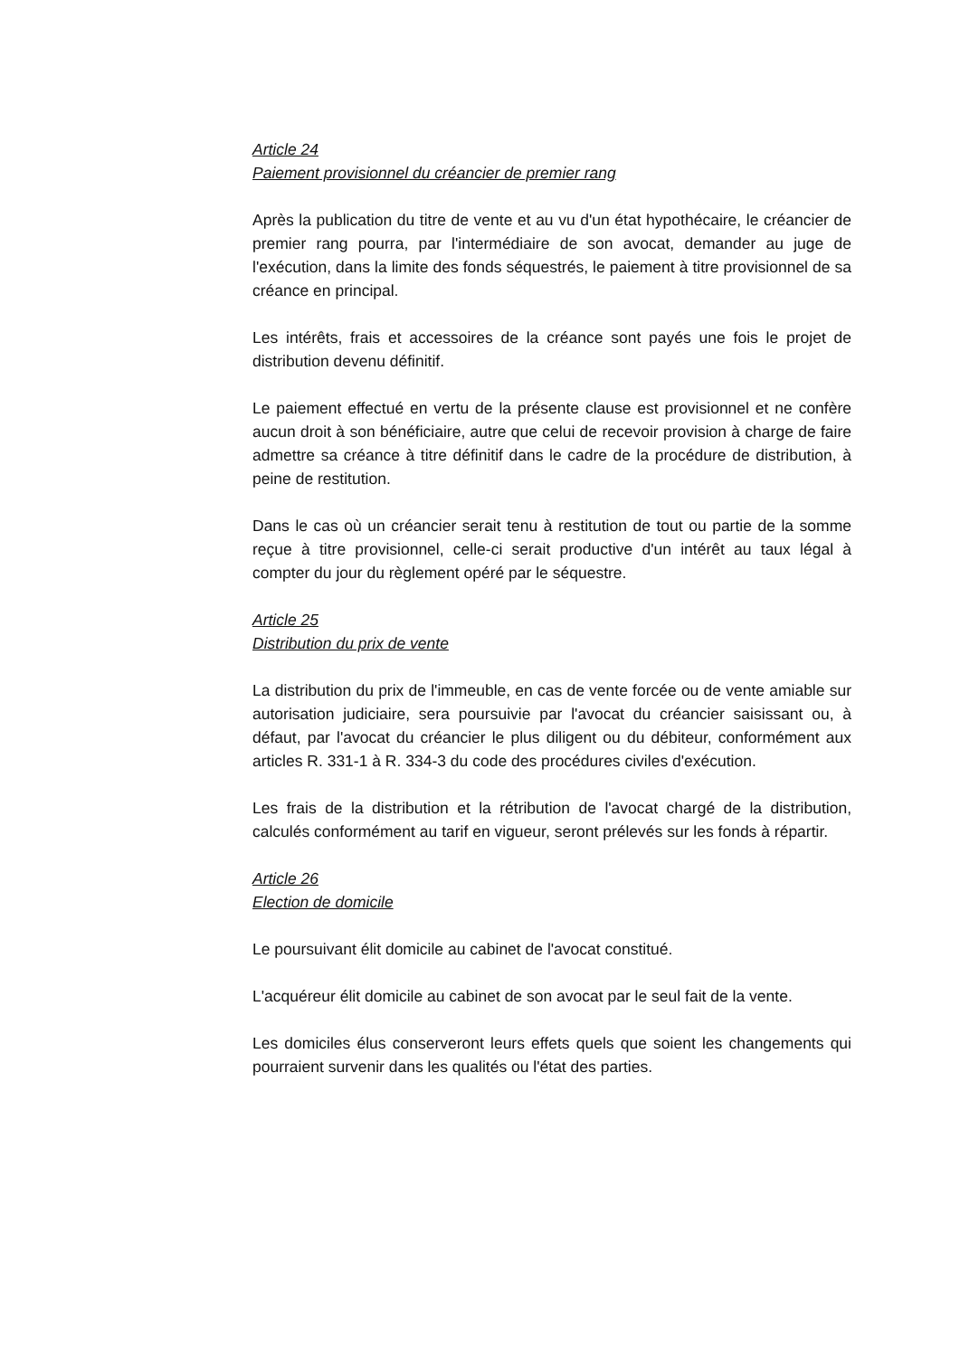Article 24
Paiement provisionnel du créancier de premier rang
Après la publication du titre de vente et au vu d'un état hypothécaire, le créancier de premier rang pourra, par l'intermédiaire de son avocat, demander au juge de l'exécution, dans la limite des fonds séquestrés, le paiement à titre provisionnel de sa créance en principal.
Les intérêts, frais et accessoires de la créance sont payés une fois le projet de distribution devenu définitif.
Le paiement effectué en vertu de la présente clause est provisionnel et ne confère aucun droit à son bénéficiaire, autre que celui de recevoir provision à charge de faire admettre sa créance à titre définitif dans le cadre de la procédure de distribution, à peine de restitution.
Dans le cas où un créancier serait tenu à restitution de tout ou partie de la somme reçue à titre provisionnel, celle-ci serait productive d'un intérêt au taux légal à compter du jour du règlement opéré par le séquestre.
Article 25
Distribution du prix de vente
La distribution du prix de l'immeuble, en cas de vente forcée ou de vente amiable sur autorisation judiciaire, sera poursuivie par l'avocat du créancier saisissant ou, à défaut, par l'avocat du créancier le plus diligent ou du débiteur, conformément aux articles R. 331-1 à R. 334-3 du code des procédures civiles d'exécution.
Les frais de la distribution et la rétribution de l'avocat chargé de la distribution, calculés conformément au tarif en vigueur, seront prélevés sur les fonds à répartir.
Article 26
Election de domicile
Le poursuivant élit domicile au cabinet de l'avocat constitué.
L'acquéreur élit domicile au cabinet de son avocat par le seul fait de la vente.
Les domiciles élus conserveront leurs effets quels que soient les changements qui pourraient survenir dans les qualités ou l'état des parties.